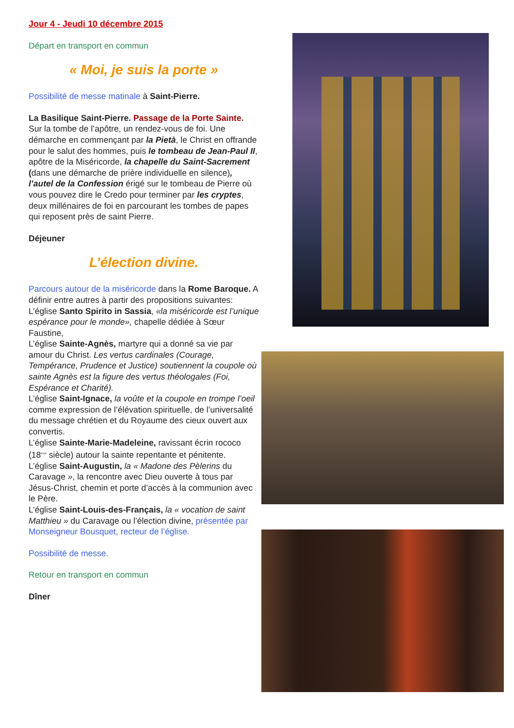Jour 4 - Jeudi 10 décembre 2015
Départ en transport en commun
« Moi, je suis la porte »
Possibilité de messe matinale à Saint-Pierre.
La Basilique Saint-Pierre. Passage de la Porte Sainte. Sur la tombe de l’apôtre, un rendez-vous de foi. Une démarche en commençant par la Pietà, le Christ en offrande pour le salut des hommes, puis le tombeau de Jean-Paul II, apôtre de la Miséricorde, la chapelle du Saint-Sacrement (dans une démarche de prière individuelle en silence), l’autel de la Confession érigé sur le tombeau de Pierre où vous pouvez dire le Credo pour terminer par les cryptes, deux millénaires de foi en parcourant les tombes de papes qui reposent près de saint Pierre.
Déjeuner
L’élection divine.
Parcours autour de la miséricorde dans la Rome Baroque. A définir entre autres à partir des propositions suivantes:
L’église Santo Spirito in Sassia, «la miséricorde est l’unique espérance pour le monde», chapelle dédiée à Sœur Faustine,
L’église Sainte-Agnès, martyre qui a donné sa vie par amour du Christ. Les vertus cardinales (Courage, Tempérance, Prudence et Justice) soutiennent la coupole où sainte Agnès est la figure des vertus théologales (Foi, Espérance et Charité).
L’église Saint-Ignace, la voûte et la coupole en trompe l’oeil comme expression de l’élévation spirituelle, de l’universalité du message chrétien et du Royaume des cieux ouvert aux convertis.
L’église Sainte-Marie-Madeleine, ravissant écrin rococo (18<sup>ème</sup> siècle) autour la sainte repentante et pénitente.
L’église Saint-Augustin, la « Madone des Pèlerins du Caravage », la rencontre avec Dieu ouverte à tous par Jésus-Christ, chemin et porte d’accès à la communion avec le Père.
L’église Saint-Louis-des-Français, la « vocation de saint Matthieu » du Caravage ou l’élection divine, présentée par Monseigneur Bousquet, recteur de l’église.
Possibilité de messe.
Retour en transport en commun
Dîner